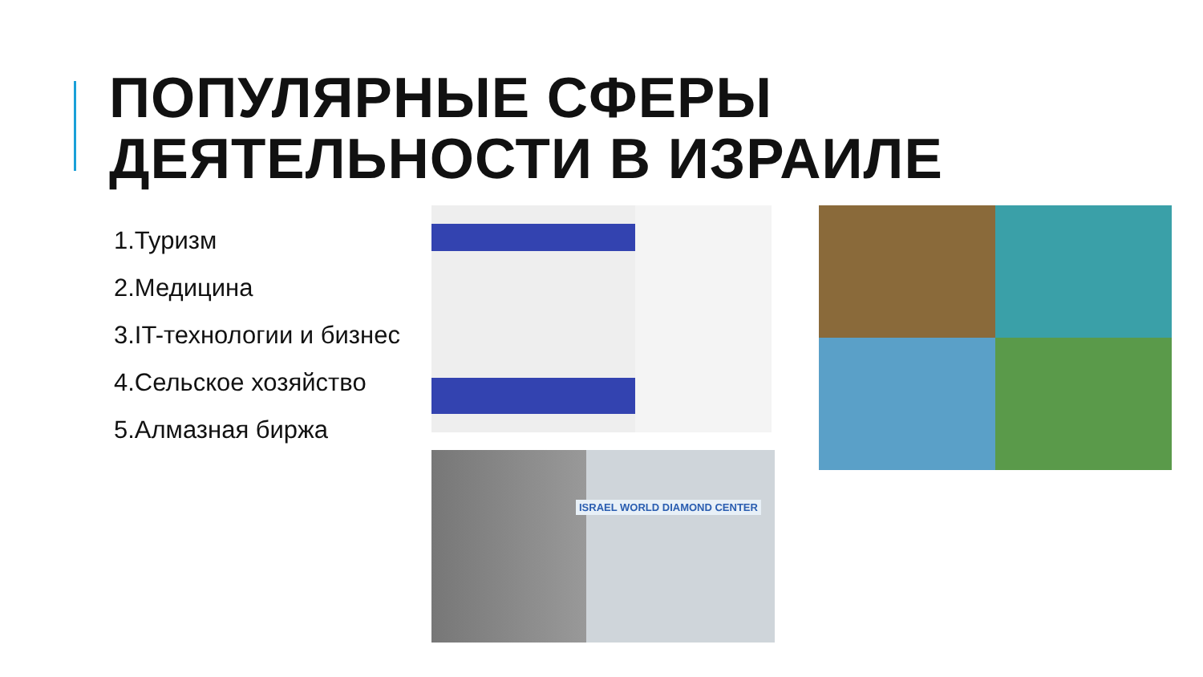ПОПУЛЯРНЫЕ СФЕРЫ
ДЕЯТЕЛЬНОСТИ В ИЗРАИЛЕ
1.Туризм
2.Медицина
3.IT-технологии и бизнес
4.Сельское хозяйство
5.Алмазная биржа
ISRAEL WORLD DIAMOND CENTER